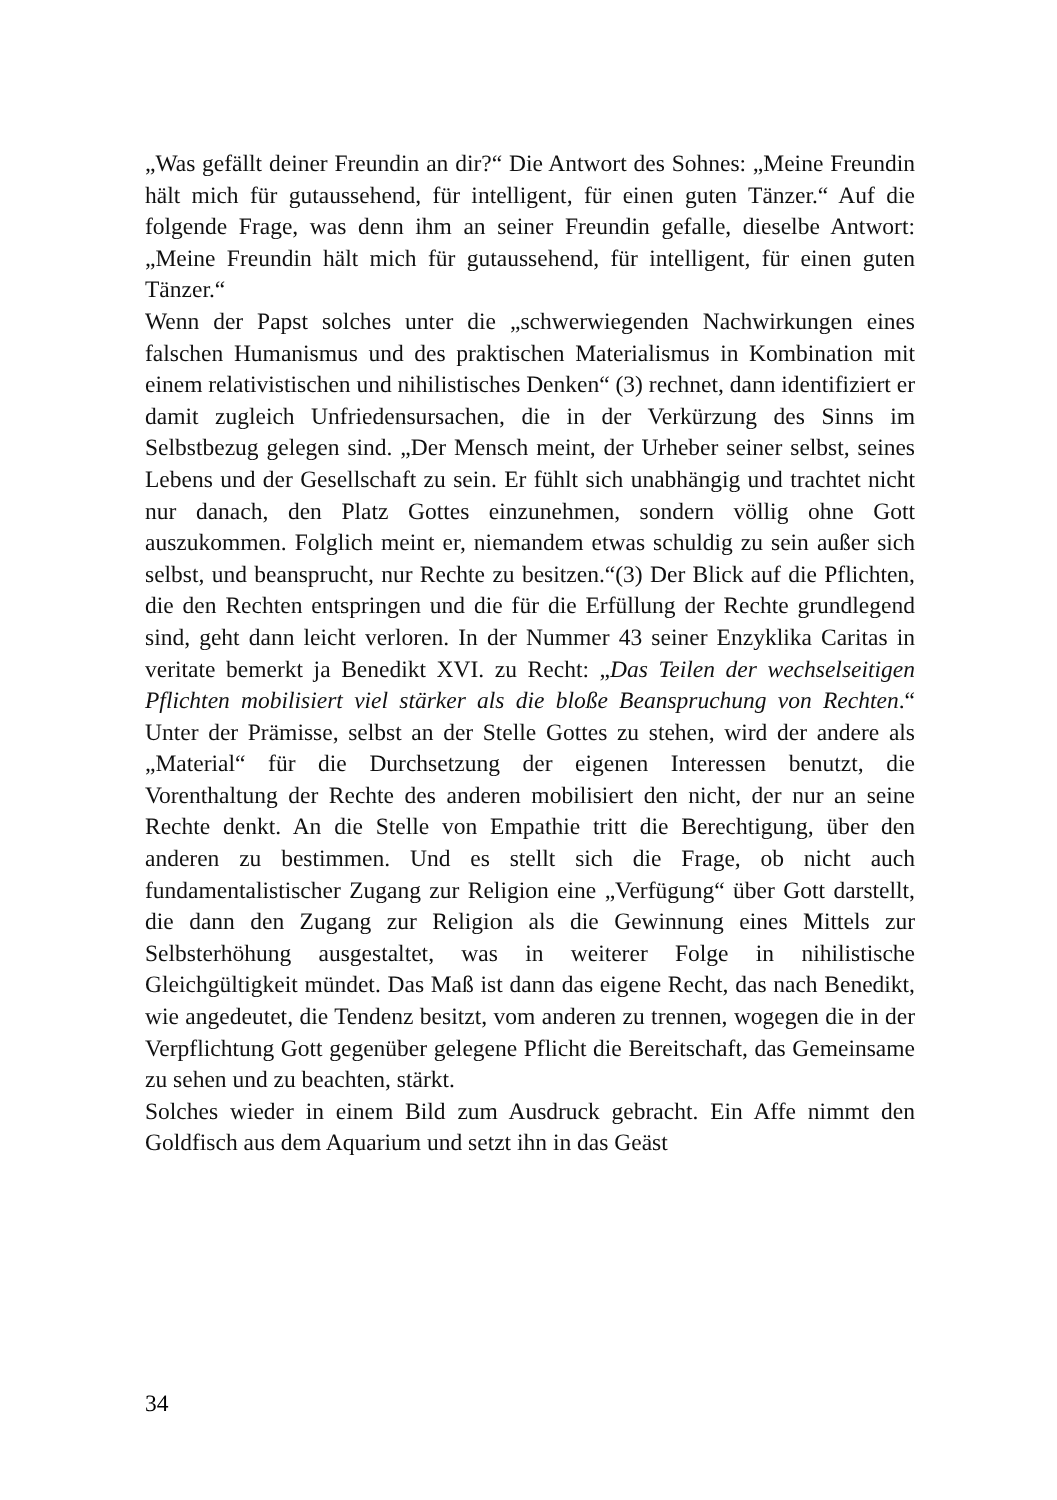„Was gefällt deiner Freundin an dir?“ Die Antwort des Sohnes: „Meine Freundin hält mich für gutaussehend, für intelligent, für einen guten Tänzer.“ Auf die folgende Frage, was denn ihm an seiner Freundin gefalle, dieselbe Antwort: „Meine Freundin hält mich für gutaussehend, für intelligent, für einen guten Tänzer.“
Wenn der Papst solches unter die „schwerwiegenden Nachwirkungen eines falschen Humanismus und des praktischen Materialismus in Kombination mit einem relativistischen und nihilistisches Denken“ (3) rechnet, dann identifiziert er damit zugleich Unfriedensursachen, die in der Verkürzung des Sinns im Selbstbezug gelegen sind. „Der Mensch meint, der Urheber seiner selbst, seines Lebens und der Gesellschaft zu sein. Er fühlt sich unabhängig und trachtet nicht nur danach, den Platz Gottes einzunehmen, sondern völlig ohne Gott auszukommen. Folglich meint er, niemandem etwas schuldig zu sein außer sich selbst, und beansprucht, nur Rechte zu besitzen.“(3) Der Blick auf die Pflichten, die den Rechten entspringen und die für die Erfüllung der Rechte grundlegend sind, geht dann leicht verloren. In der Nummer 43 seiner Enzyklika Caritas in veritate bemerkt ja Benedikt XVI. zu Recht: „Das Teilen der wechselseitigen Pflichten mobilisiert viel stärker als die bloße Beanspruchung von Rechten.“ Unter der Prämisse, selbst an der Stelle Gottes zu stehen, wird der andere als „Material“ für die Durchsetzung der eigenen Interessen benutzt, die Vorenthaltung der Rechte des anderen mobilisiert den nicht, der nur an seine Rechte denkt. An die Stelle von Empathie tritt die Berechtigung, über den anderen zu bestimmen. Und es stellt sich die Frage, ob nicht auch fundamentalistischer Zugang zur Religion eine „Verfügung“ über Gott darstellt, die dann den Zugang zur Religion als die Gewinnung eines Mittels zur Selbsterhöhung ausgestaltet, was in weiterer Folge in nihilistische Gleichgültigkeit mündet. Das Maß ist dann das eigene Recht, das nach Benedikt, wie angedeutet, die Tendenz besitzt, vom anderen zu trennen, wogegen die in der Verpflichtung Gott gegenüber gelegene Pflicht die Bereitschaft, das Gemeinsame zu sehen und zu beachten, stärkt.
Solches wieder in einem Bild zum Ausdruck gebracht. Ein Affe nimmt den Goldfisch aus dem Aquarium und setzt ihn in das Geäst
34